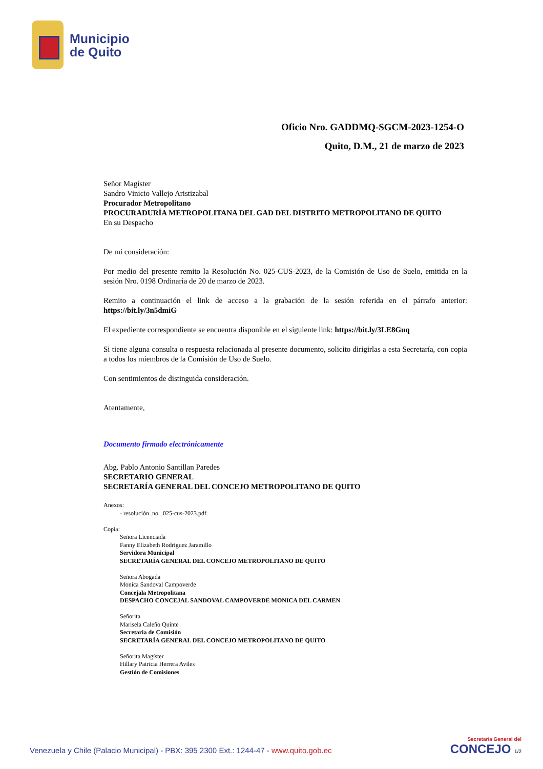Municipio
de Quito
Oficio Nro. GADDMQ-SGCM-2023-1254-O
Quito, D.M., 21 de marzo de 2023
Señor Magíster
Sandro Vinicio Vallejo Aristizabal
Procurador Metropolitano
PROCURADURÍA METROPOLITANA DEL GAD DEL DISTRITO METROPOLITANO DE QUITO
En su Despacho
De mi consideración:
Por medio del presente remito la Resolución No. 025-CUS-2023, de la Comisión de Uso de Suelo, emitida en la sesión Nro. 0198 Ordinaria de 20 de marzo de 2023.
Remito a continuación el link de acceso a la grabación de la sesión referida en el párrafo anterior: https://bit.ly/3n5dmiG
El expediente correspondiente se encuentra disponible en el siguiente link: https://bit.ly/3LE8Guq
Si tiene alguna consulta o respuesta relacionada al presente documento, solicito dirigirlas a esta Secretaría, con copia a todos los miembros de la Comisión de Uso de Suelo.
Con sentimientos de distinguida consideración.
Atentamente,
Documento firmado electrónicamente
Abg. Pablo Antonio Santillan Paredes
SECRETARIO GENERAL
SECRETARÍA GENERAL DEL CONCEJO METROPOLITANO DE QUITO
Anexos:
- resolución_no._025-cus-2023.pdf
Copia:
Señora Licenciada
Fanny Elizabeth Rodriguez Jaramillo
Servidora Municipal
SECRETARÍA GENERAL DEL CONCEJO METROPOLITANO DE QUITO
Señora Abogada
Monica Sandoval Campoverde
Concejala Metropolitana
DESPACHO CONCEJAL SANDOVAL CAMPOVERDE MONICA DEL CARMEN
Señorita
Marisela Caleño Quinte
Secretaria de Comisión
SECRETARÍA GENERAL DEL CONCEJO METROPOLITANO DE QUITO
Señorita Magíster
Hillary Patricia Herrera Aviles
Gestión de Comisiones
Venezuela y Chile (Palacio Municipal) - PBX: 395 2300 Ext.: 1244-47 - www.quito.gob.ec
Secretaría General del
CONCEJO 1/2